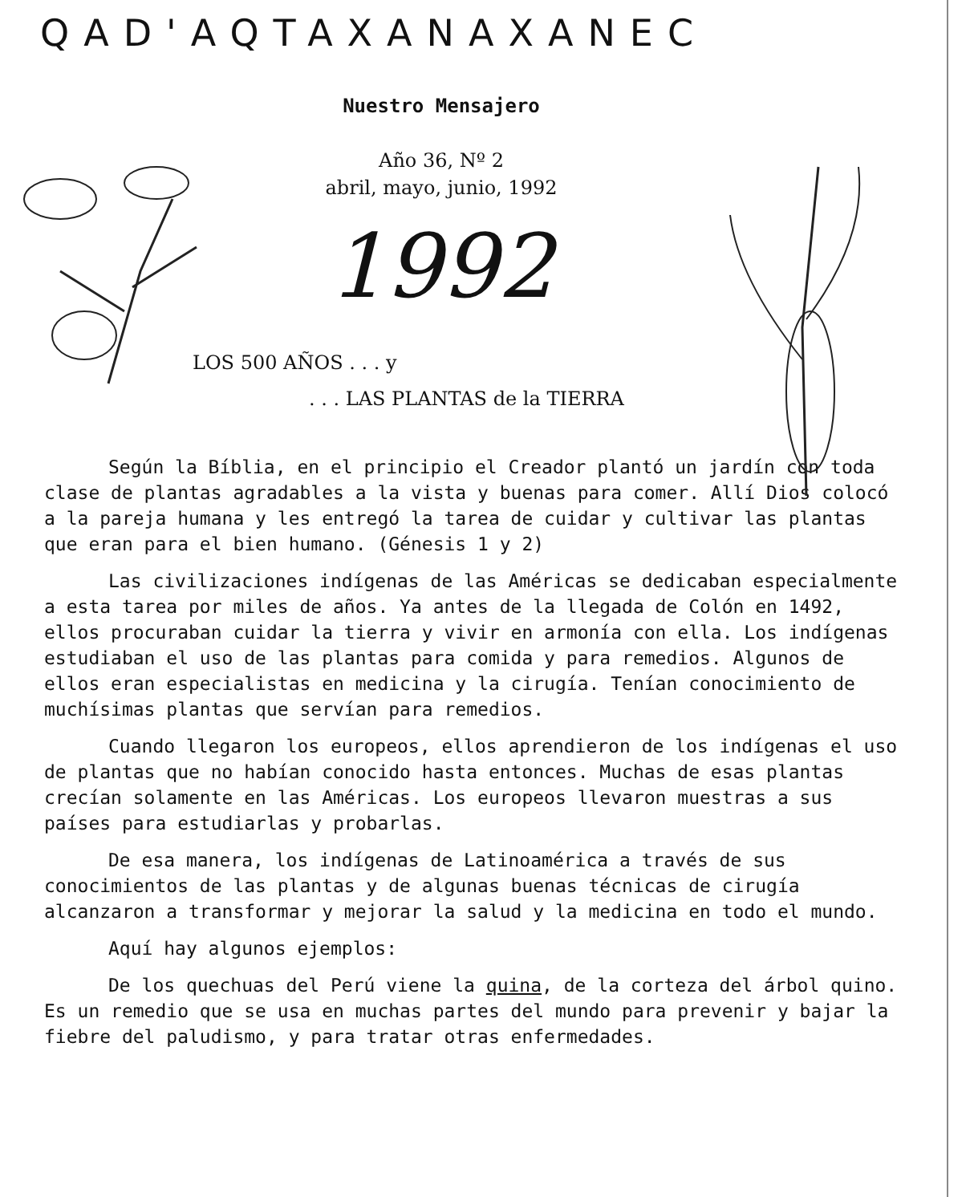QAD'AQTAXANAXANEC
Nuestro Mensajero
Año 36, Nº 2
abril, mayo, junio, 1992
1992
LOS 500 AÑOS . . . y
. . . LAS PLANTAS de la TIERRA
Según la Bíblia, en el principio el Creador plantó un jardín con toda clase de plantas agradables a la vista y buenas para comer. Allí Dios colocó a la pareja humana y les entregó la tarea de cuidar y cultivar las plantas que eran para el bien humano. (Génesis 1 y 2)
Las civilizaciones indígenas de las Américas se dedicaban especialmente a esta tarea por miles de años. Ya antes de la llegada de Colón en 1492, ellos procuraban cuidar la tierra y vivir en armonía con ella. Los indígenas estudiaban el uso de las plantas para comida y para remedios. Algunos de ellos eran especialistas en medicina y la cirugía. Tenían conocimiento de muchísimas plantas que servían para remedios.
Cuando llegaron los europeos, ellos aprendieron de los indígenas el uso de plantas que no habían conocido hasta entonces. Muchas de esas plantas crecían solamente en las Américas. Los europeos llevaron muestras a sus países para estudiarlas y probarlas.
De esa manera, los indígenas de Latinoamérica a través de sus conocimientos de las plantas y de algunas buenas técnicas de cirugía alcanzaron a transformar y mejorar la salud y la medicina en todo el mundo.
Aquí hay algunos ejemplos:
De los quechuas del Perú viene la quina, de la corteza del árbol quino. Es un remedio que se usa en muchas partes del mundo para prevenir y bajar la fiebre del paludismo, y para tratar otras enfermedades.